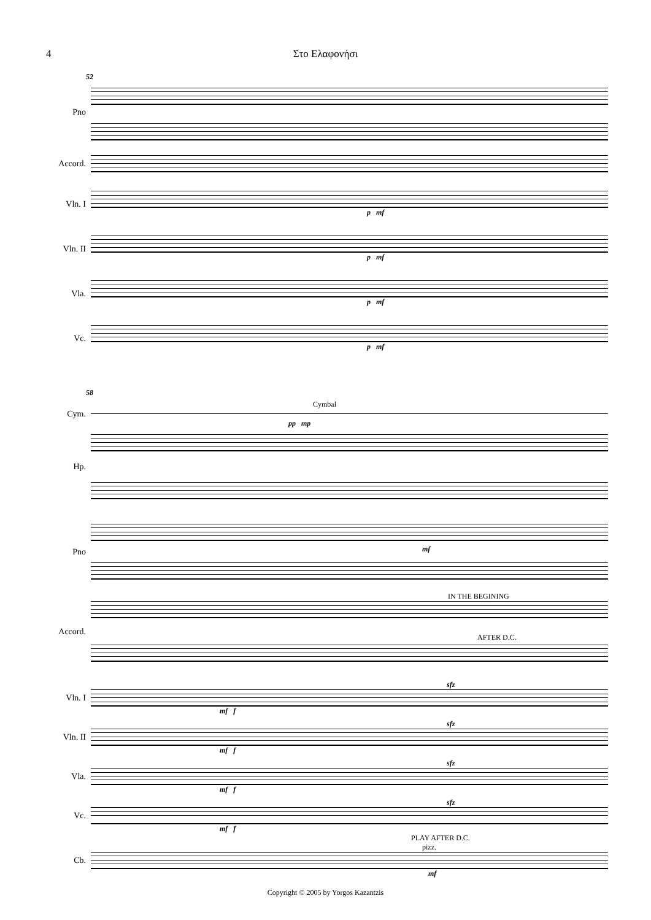4 Στο Ελαφονήσι
52
Pno
Accord.
Vln. I
p mf
Vln. II
p mf
Vla.
p mf
Vc.
p mf
58
Cymbal
Cym.
pp mp
Hp.
Pno
mf
IN THE BEGINING
Accord.
AFTER D.C.
Vln. I
sfz
mf f
Vln. II
sfz
mf f
Vla.
sfz
mf f
Vc.
sfz
mf f
PLAY AFTER D.C.
Cb.
pizz.
mf
Copyright © 2005 by Yorgos Kazantzis